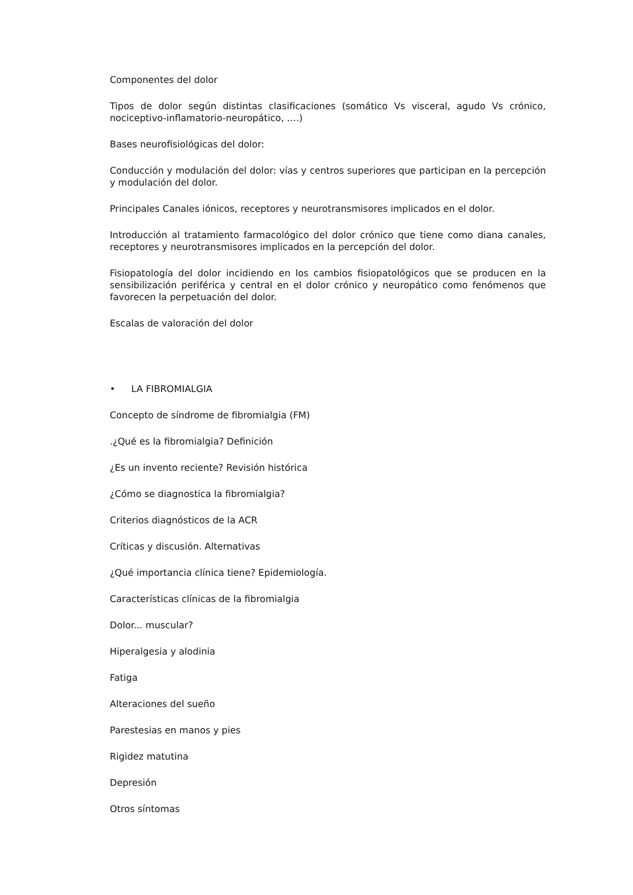Componentes del dolor
Tipos de dolor según distintas clasificaciones (somático Vs visceral, agudo Vs crónico, nociceptivo-inflamatorio-neuropático, ….)
Bases neurofisiológicas del dolor:
Conducción y modulación del dolor: vías y centros superiores que participan en la percepción y modulación del dolor.
Principales Canales iónicos, receptores y neurotransmisores implicados en el dolor.
Introducción al tratamiento farmacológico del dolor crónico que tiene como diana canales, receptores y neurotransmisores implicados en la percepción del dolor.
Fisiopatología del dolor incidiendo en los cambios fisiopatológicos que se producen en la sensibilización periférica y central en el dolor crónico y neuropático como fenómenos que favorecen la perpetuación del dolor.
Escalas de valoración del dolor
• LA FIBROMIALGIA
Concepto de síndrome de fibromialgia (FM)
.¿Qué es la fibromialgia? Definición
¿Es un invento reciente? Revisión histórica
¿Cómo se diagnostica la fibromialgia?
Criterios diagnósticos de la ACR
Críticas y discusión. Alternativas
¿Qué importancia clínica tiene? Epidemiología.
Características clínicas de la fibromialgia
Dolor... muscular?
Hiperalgesia y alodinia
Fatiga
Alteraciones del sueño
Parestesias en manos y pies
Rigidez matutina
Depresión
Otros síntomas